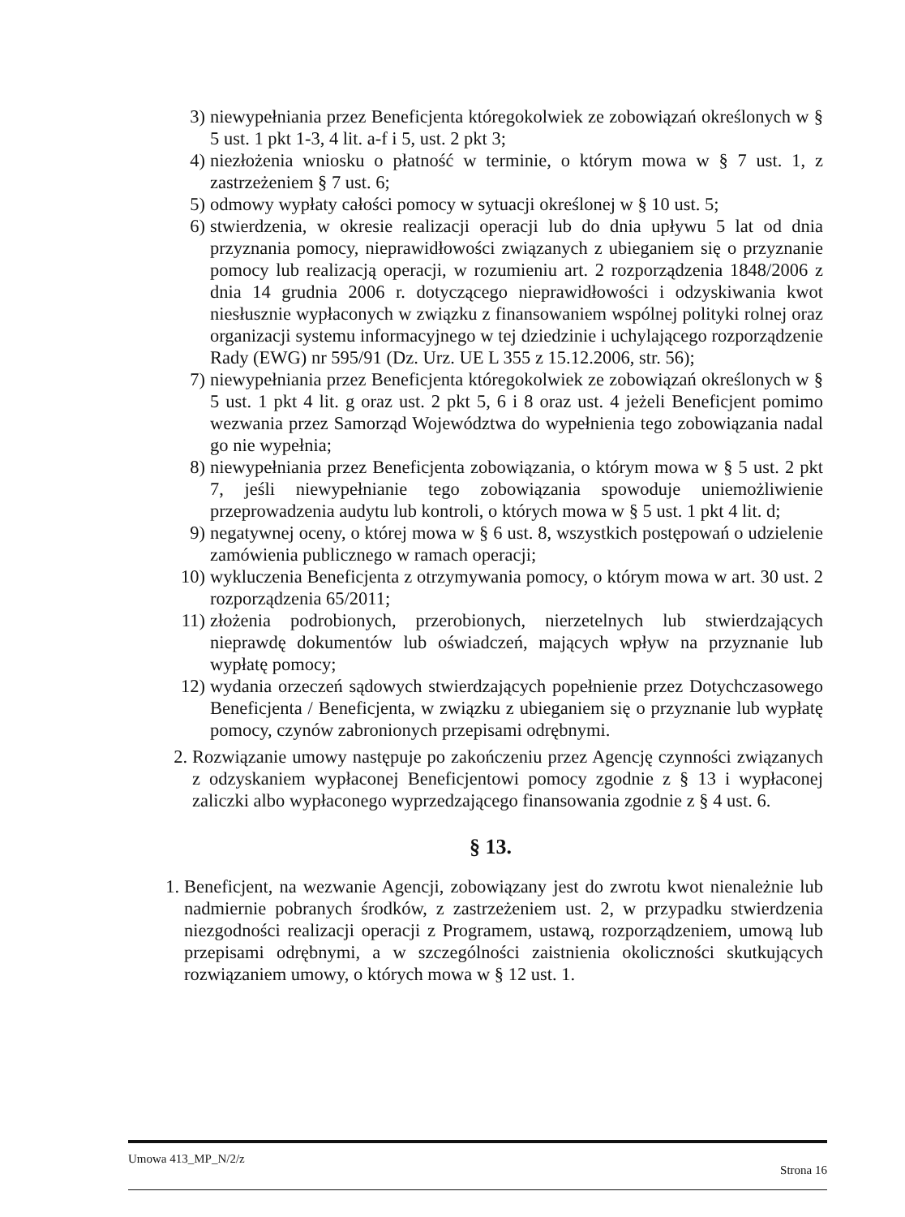3) niewypełniania przez Beneficjenta któregokolwiek ze zobowiązań określonych w § 5 ust. 1 pkt 1-3, 4 lit. a-f i 5, ust. 2 pkt 3;
4) niezłożenia wniosku o płatność w terminie, o którym mowa w § 7 ust. 1, z zastrzeżeniem § 7 ust. 6;
5) odmowy wypłaty całości pomocy w sytuacji określonej w § 10 ust. 5;
6) stwierdzenia, w okresie realizacji operacji lub do dnia upływu 5 lat od dnia przyznania pomocy, nieprawidłowości związanych z ubieganiem się o przyznanie pomocy lub realizacją operacji, w rozumieniu art. 2 rozporządzenia 1848/2006 z dnia 14 grudnia 2006 r. dotyczącego nieprawidłowości i odzyskiwania kwot niesłusznie wypłaconych w związku z finansowaniem wspólnej polityki rolnej oraz organizacji systemu informacyjnego w tej dziedzinie i uchylającego rozporządzenie Rady (EWG) nr 595/91 (Dz. Urz. UE L 355 z 15.12.2006, str. 56);
7) niewypełniania przez Beneficjenta któregokolwiek ze zobowiązań określonych w § 5 ust. 1 pkt 4 lit. g oraz ust. 2 pkt 5, 6 i 8 oraz ust. 4 jeżeli Beneficjent pomimo wezwania przez Samorząd Województwa do wypełnienia tego zobowiązania nadal go nie wypełnia;
8) niewypełniania przez Beneficjenta zobowiązania, o którym mowa w § 5 ust. 2 pkt 7, jeśli niewypełnianie tego zobowiązania spowoduje uniemożliwienie przeprowadzenia audytu lub kontroli, o których mowa w § 5 ust. 1 pkt 4 lit. d;
9) negatywnej oceny, o której mowa w § 6 ust. 8, wszystkich postępowań o udzielenie zamówienia publicznego w ramach operacji;
10) wykluczenia Beneficjenta z otrzymywania pomocy, o którym mowa w art. 30 ust. 2 rozporządzenia 65/2011;
11) złożenia podrobionych, przerobionych, nierzetelnych lub stwierdzających nieprawdę dokumentów lub oświadczeń, mających wpływ na przyznanie lub wypłatę pomocy;
12) wydania orzeczeń sądowych stwierdzających popełnienie przez Dotychczasowego Beneficjenta / Beneficjenta, w związku z ubieganiem się o przyznanie lub wypłatę pomocy, czynów zabronionych przepisami odrębnymi.
2. Rozwiązanie umowy następuje po zakończeniu przez Agencję czynności związanych z odzyskaniem wypłaconej Beneficjentowi pomocy zgodnie z § 13 i wypłaconej zaliczki albo wypłaconego wyprzedzającego finansowania zgodnie z § 4 ust. 6.
§ 13.
1. Beneficjent, na wezwanie Agencji, zobowiązany jest do zwrotu kwot nienależnie lub nadmiernie pobranych środków, z zastrzeżeniem ust. 2, w przypadku stwierdzenia niezgodności realizacji operacji z Programem, ustawą, rozporządzeniem, umową lub przepisami odrębnymi, a w szczególności zaistnienia okoliczności skutkujących rozwiązaniem umowy, o których mowa w § 12 ust. 1.
Umowa 413_MP_N/2/z Strona 16